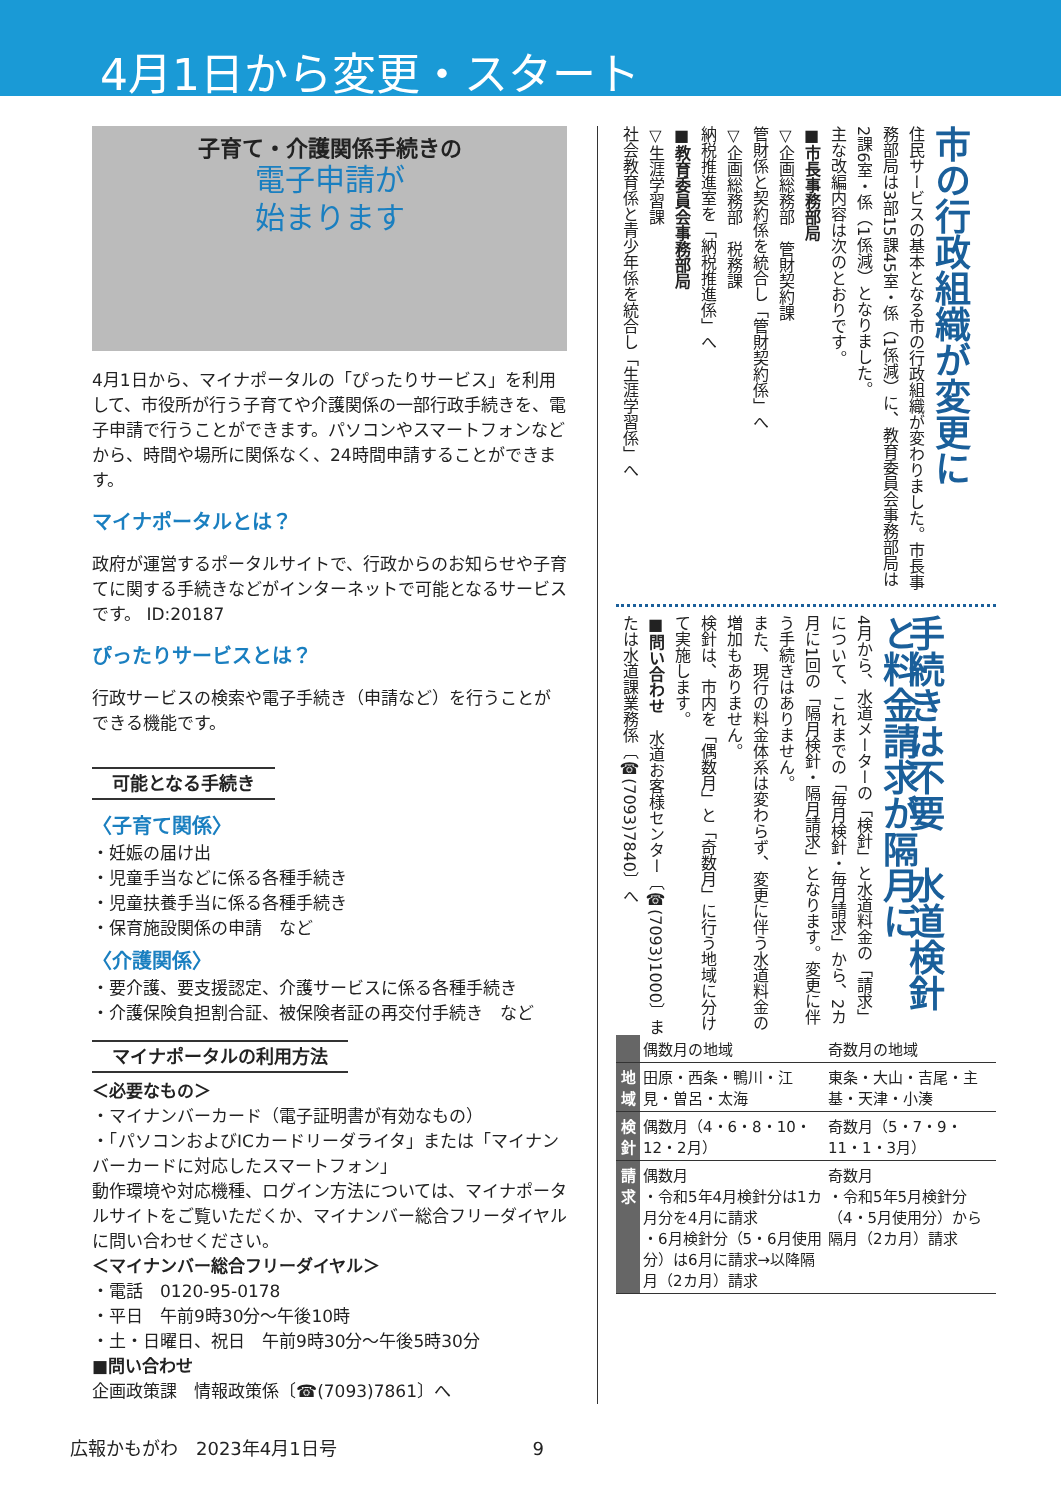4月1日から変更・スタート
子育て・介護関係手続きの
電子申請が
始まります
4月1日から、マイナポータルの「ぴったりサービス」を利用して、市役所が行う子育てや介護関係の一部行政手続きを、電子申請で行うことができます。パソコンやスマートフォンなどから、時間や場所に関係なく、24時間申請することができます。
マイナポータルとは？
政府が運営するポータルサイトで、行政からのお知らせや子育てに関する手続きなどがインターネットで可能となるサービスです。 ID:20187
ぴったりサービスとは？
行政サービスの検索や電子手続き（申請など）を行うことができる機能です。
可能となる手続き
〈子育て関係〉
・妊娠の届け出
・児童手当などに係る各種手続き
・児童扶養手当に係る各種手続き
・保育施設関係の申請　など
〈介護関係〉
・要介護、要支援認定、介護サービスに係る各種手続き
・介護保険負担割合証、被保険者証の再交付手続き　など
マイナポータルの利用方法
＜必要なもの＞
・マイナンバーカード（電子証明書が有効なもの）
・「パソコンおよびICカードリーダライタ」または「マイナンバーカードに対応したスマートフォン」
動作環境や対応機種、ログイン方法については、マイナポータルサイトをご覧いただくか、マイナンバー総合フリーダイヤルに問い合わせください。
＜マイナンバー総合フリーダイヤル＞
・電話　0120-95-0178
・平日　午前9時30分～午後10時
・土・日曜日、祝日　午前9時30分～午後5時30分
■問い合わせ
企画政策課　情報政策係〔☎(7093)7861〕へ
市の行政組織が変更に
住民サービスの基本となる市の行政組織が変わりました。市長事務部局は3部15課45室・係（1係減）に、教育委員会事務部局は2課6室・係（1係減）となりました。
主な改編内容は次のとおりです。
■市長事務部局
▽企画総務部　管財契約課
管財係と契約係を統合し「管財契約係」へ
▽企画総務部　税務課
納税推進室を「納税推進係」へ
■教育委員会事務部局
▽生涯学習課
社会教育係と青少年係を統合し「生涯学習係」へ
手続きは不要　水道検針と料金請求が隔月に
4月から、水道メーターの「検針」と水道料金の「請求」について、これまでの「毎月検針・毎月請求」から、2カ月に1回の「隔月検針・隔月請求」となります。変更に伴う手続きはありません。
また、現行の料金体系は変わらず、変更に伴う水道料金の増加もありません。
検針は、市内を「偶数月」と「奇数月」に行う地域に分けて実施します。
■問い合わせ　水道お客様センター〔☎(7093)1000〕または水道課業務係〔☎(7093)7840〕へ
| | 偶数月の地域 | 奇数月の地域 |
| 地域 | 田原・西条・鴨川・江見・曽呂・太海 | 東条・大山・吉尾・主基・天津・小湊 |
| 検針 | 偶数月（4・6・8・10・12・2月） | 奇数月（5・7・9・11・1・3月） |
| 請求 | 偶数月 ・令和5年4月検針分は1カ月分を4月に請求 ・6月検針分（5・6月使用分）は6月に請求→以降隔月（2カ月）請求 | 奇数月 ・令和5年5月検針分（4・5月使用分）から隔月（2カ月）請求 |
広報かもがわ　2023年4月1日号 9